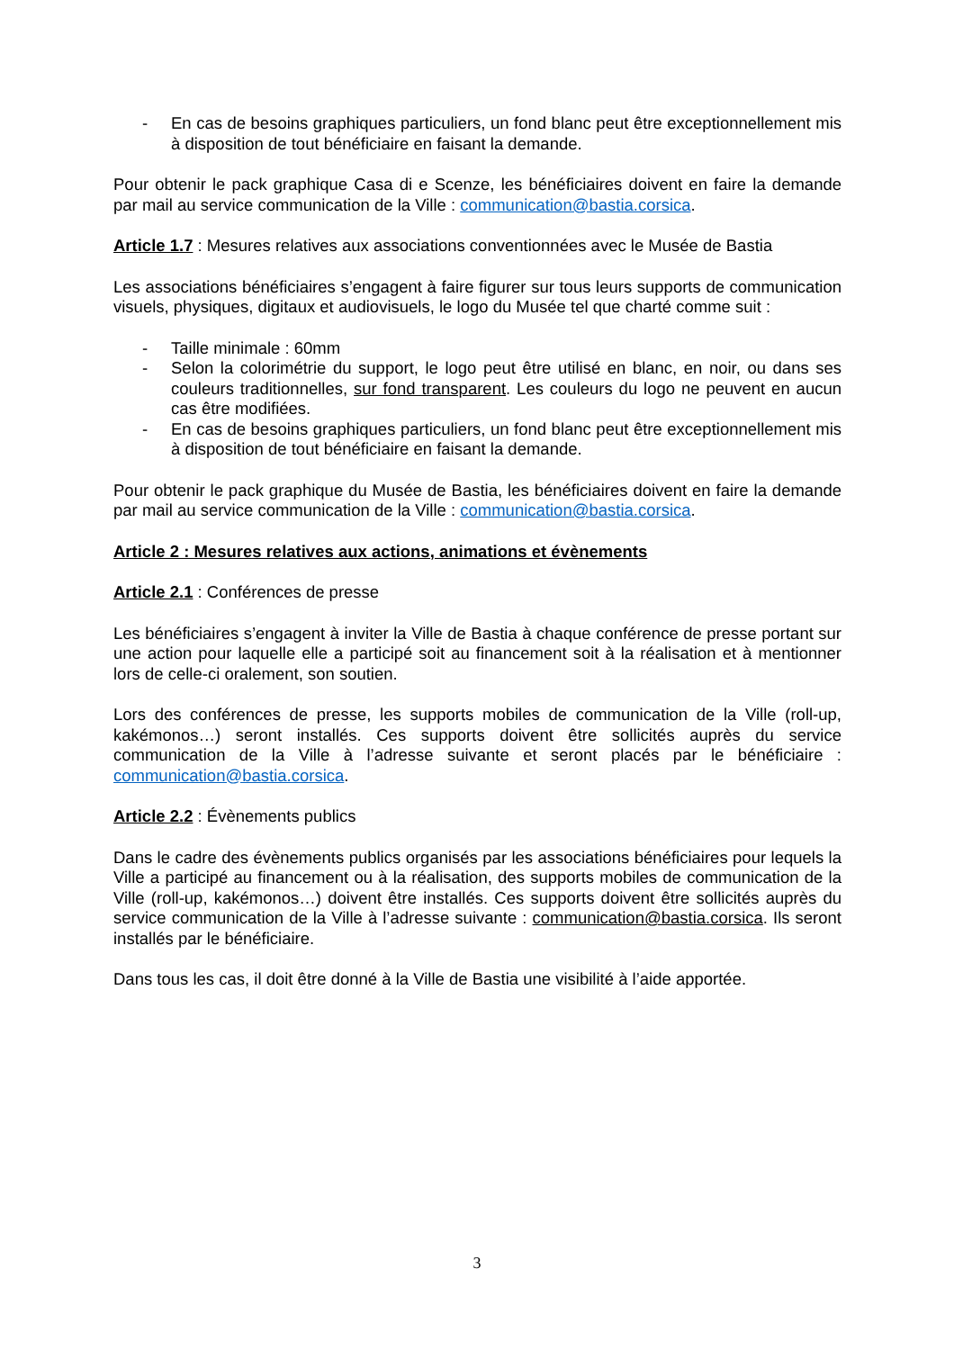- En cas de besoins graphiques particuliers, un fond blanc peut être exceptionnellement mis à disposition de tout bénéficiaire en faisant la demande.
Pour obtenir le pack graphique Casa di e Scenze, les bénéficiaires doivent en faire la demande par mail au service communication de la Ville : communication@bastia.corsica.
Article 1.7 : Mesures relatives aux associations conventionnées avec le Musée de Bastia
Les associations bénéficiaires s’engagent à faire figurer sur tous leurs supports de communication visuels, physiques, digitaux et audiovisuels, le logo du Musée tel que charté comme suit :
- Taille minimale : 60mm
- Selon la colorimétrie du support, le logo peut être utilisé en blanc, en noir, ou dans ses couleurs traditionnelles, sur fond transparent. Les couleurs du logo ne peuvent en aucun cas être modifiées.
- En cas de besoins graphiques particuliers, un fond blanc peut être exceptionnellement mis à disposition de tout bénéficiaire en faisant la demande.
Pour obtenir le pack graphique du Musée de Bastia, les bénéficiaires doivent en faire la demande par mail au service communication de la Ville : communication@bastia.corsica.
Article 2 : Mesures relatives aux actions, animations et évènements
Article 2.1 : Conférences de presse
Les bénéficiaires s’engagent à inviter la Ville de Bastia à chaque conférence de presse portant sur une action pour laquelle elle a participé soit au financement soit à la réalisation et à mentionner lors de celle-ci oralement, son soutien.
Lors des conférences de presse, les supports mobiles de communication de la Ville (roll-up, kakémonos…) seront installés. Ces supports doivent être sollicités auprès du service communication de la Ville à l’adresse suivante et seront placés par le bénéficiaire : communication@bastia.corsica.
Article 2.2 : Évènements publics
Dans le cadre des évènements publics organisés par les associations bénéficiaires pour lequels la Ville a participé au financement ou à la réalisation, des supports mobiles de communication de la Ville (roll-up, kakémonos…) doivent être installés. Ces supports doivent être sollicités auprès du service communication de la Ville à l’adresse suivante : communication@bastia.corsica. Ils seront installés par le bénéficiaire.
Dans tous les cas, il doit être donné à la Ville de Bastia une visibilité à l’aide apportée.
3